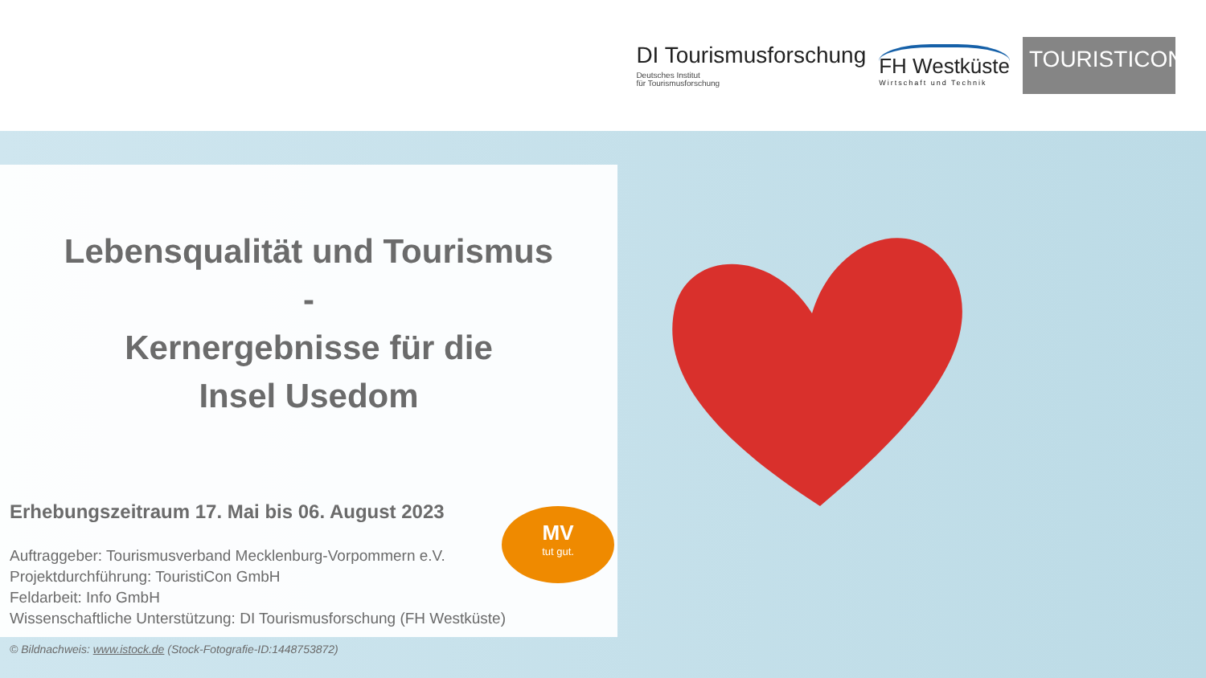DI Tourismusforschung
Deutsches Institut
für Tourismusforschung
FH Westküste
Wirtschaft und Technik
TOURISTICON
Lebensqualität und Tourismus
-
Kernergebnisse für die
Insel Usedom
Erhebungszeitraum 17. Mai bis 06. August 2023
Auftraggeber: Tourismusverband Mecklenburg-Vorpommern e.V.
Projektdurchführung: TouristiCon GmbH
Feldarbeit: Info GmbH
Wissenschaftliche Unterstützung: DI Tourismusforschung (FH Westküste)
MV
tut gut.
© Bildnachweis: www.istock.de (Stock-Fotografie-ID:1448753872)